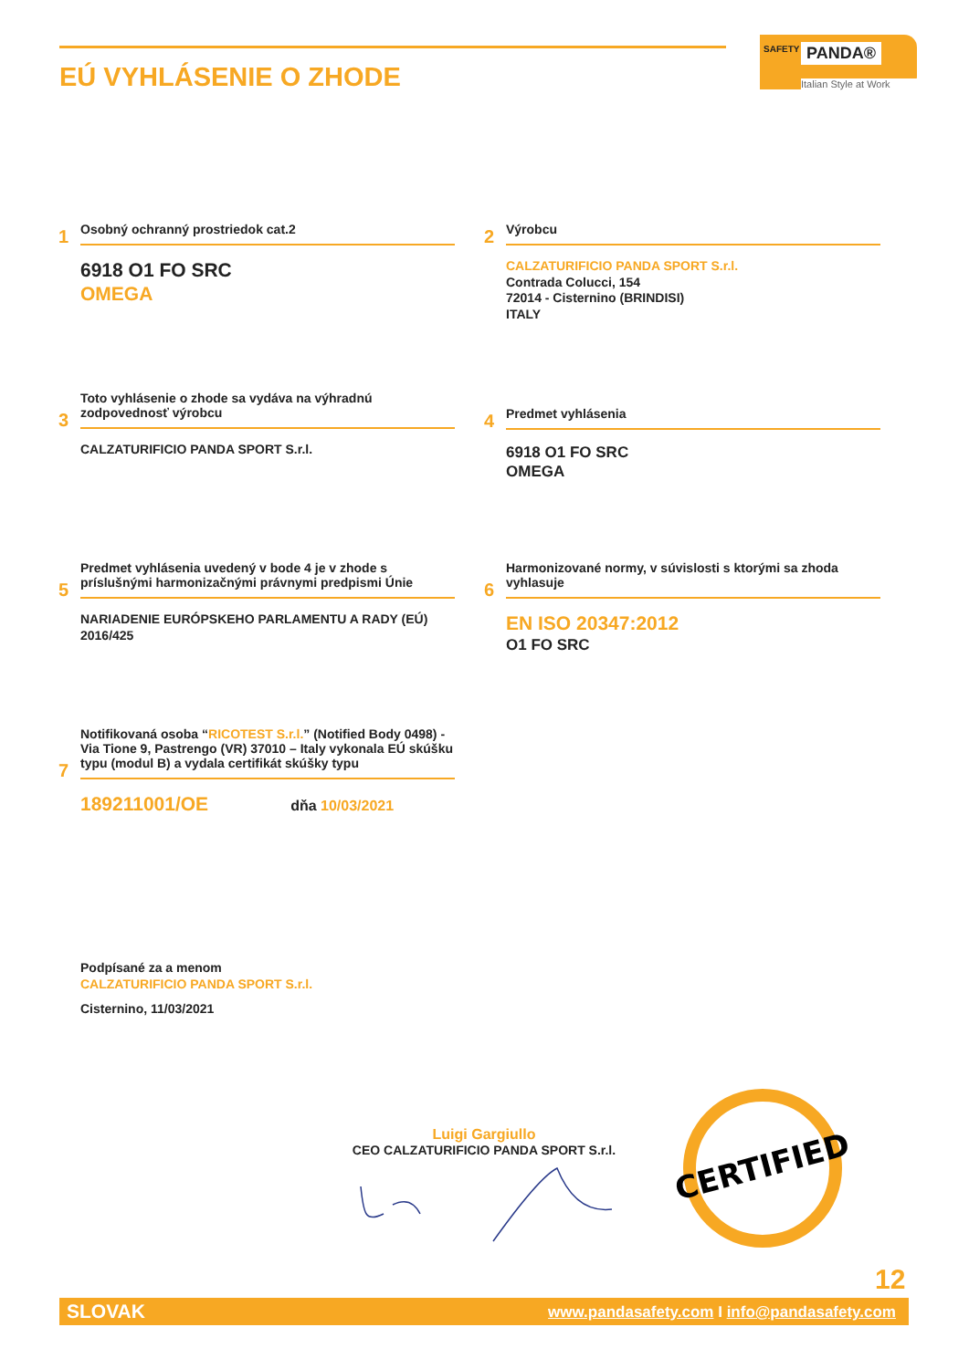EÚ VYHLÁSENIE O ZHODE
SAFETY PANDA®
Italian Style at Work
1
Osobný ochranný prostriedok cat.2
6918 O1 FO SRC
OMEGA
2
Výrobcu
CALZATURIFICIO PANDA SPORT S.r.l.
Contrada Colucci, 154
72014 - Cisternino (BRINDISI)
ITALY
3
Toto vyhlásenie o zhode sa vydáva na výhradnú zodpovednosť výrobcu
CALZATURIFICIO PANDA SPORT S.r.l.
4
Predmet vyhlásenia
6918 O1 FO SRC
OMEGA
5
Predmet vyhlásenia uvedený v bode 4 je v zhode s príslušnými harmonizačnými právnymi predpismi Únie
NARIADENIE EURÓPSKEHO PARLAMENTU A RADY (EÚ) 2016/425
6
Harmonizované normy, v súvislosti s ktorými sa zhoda vyhlasuje
EN ISO 20347:2012
O1 FO SRC
7
Notifikovaná osoba “RICOTEST S.r.l.” (Notified Body 0498) - Via Tione 9, Pastrengo (VR) 37010 – Italy vykonala EÚ skúšku typu (modul B) a vydala certifikát skúšky typu
189211001/OE dňa 10/03/2021
Podpísané za a menom
CALZATURIFICIO PANDA SPORT S.r.l.
Cisternino, 11/03/2021
Luigi Gargiullo
CEO CALZATURIFICIO PANDA SPORT S.r.l.
CERTIFIED
12
SLOVAK www.pandasafety.com I info@pandasafety.com